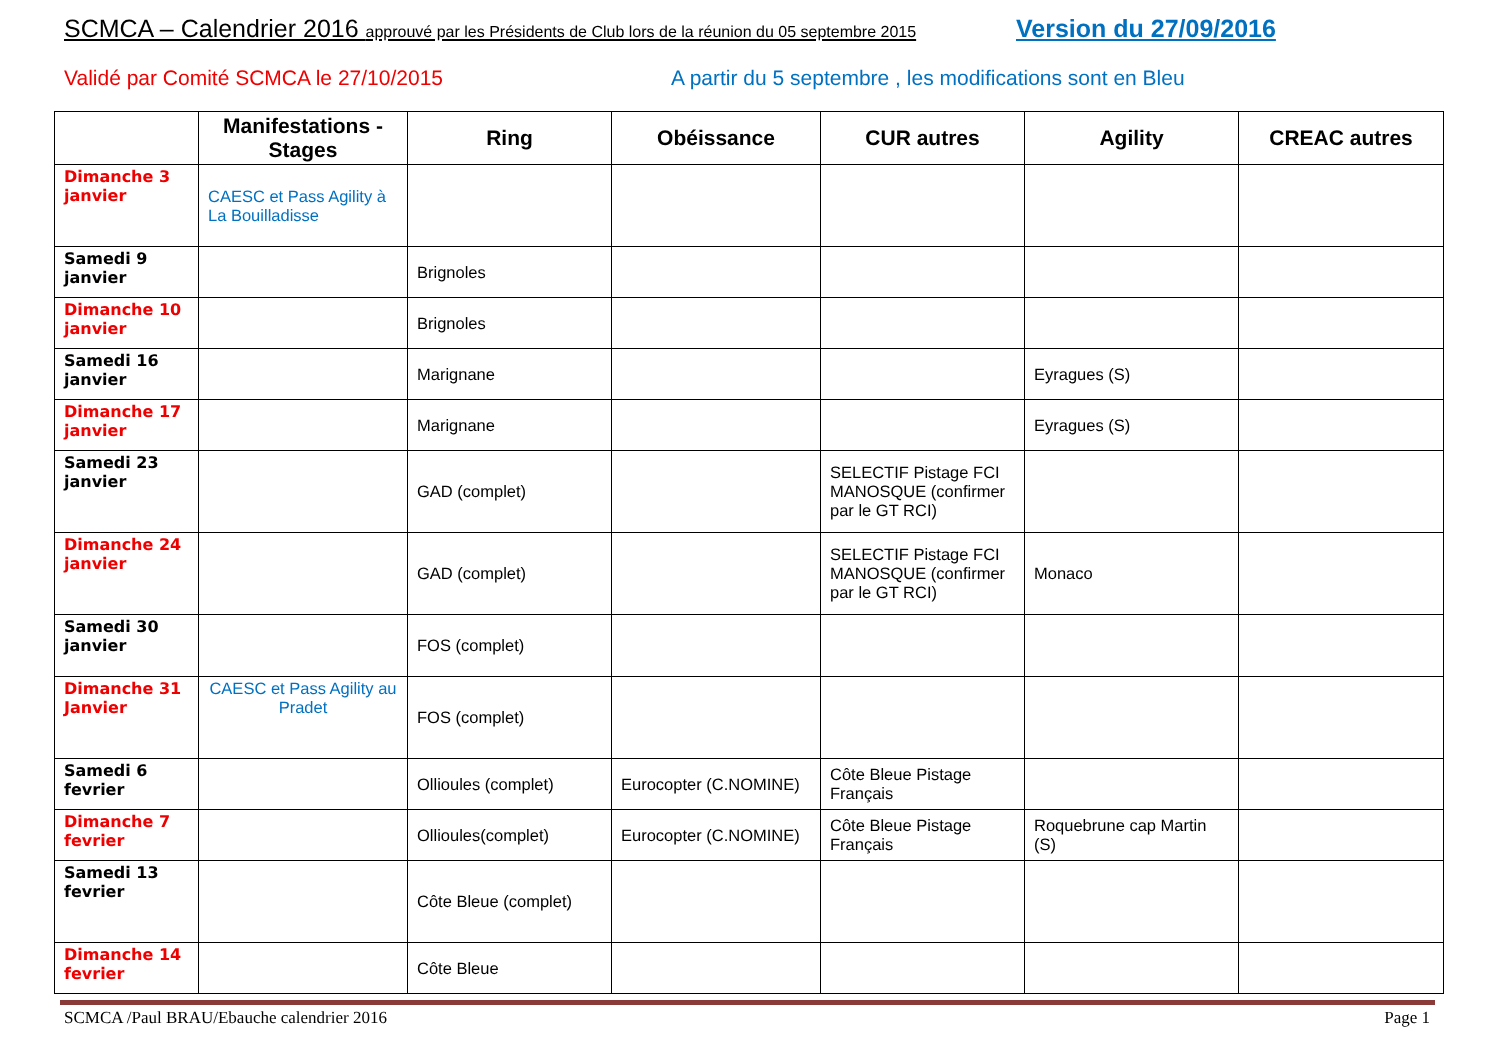SCMCA – Calendrier 2016 approuvé par les Présidents de Club lors de la réunion du 05 septembre 2015
Version du 27/09/2016
Validé par Comité SCMCA le 27/10/2015
A partir du 5 septembre , les modifications sont en Bleu
| | Manifestations - Stages | Ring | Obéissance | CUR autres | Agility | CREAC autres |
| --- | --- | --- | --- | --- | --- | --- |
| Dimanche 3 janvier | CAESC et Pass Agility à La Bouilladisse | | | | | |
| Samedi 9 janvier | | Brignoles | | | | |
| Dimanche 10 janvier | | Brignoles | | | | |
| Samedi 16 janvier | | Marignane | | | Eyragues (S) | |
| Dimanche 17 janvier | | Marignane | | | Eyragues (S) | |
| Samedi 23 janvier | | GAD (complet) | | SELECTIF Pistage FCI MANOSQUE (confirmer par le GT RCI) | | |
| Dimanche 24 janvier | | GAD (complet) | | SELECTIF Pistage FCI MANOSQUE (confirmer par le GT RCI) | Monaco | |
| Samedi 30 janvier | | FOS (complet) | | | | |
| Dimanche 31 Janvier | CAESC et Pass Agility au Pradet | FOS (complet) | | | | |
| Samedi 6 fevrier | | Ollioules (complet) | Eurocopter (C.NOMINE) | Côte Bleue Pistage Français | | |
| Dimanche 7 fevrier | | Ollioules(complet) | Eurocopter (C.NOMINE) | Côte Bleue Pistage Français | Roquebrune cap Martin (S) | |
| Samedi 13 fevrier | | Côte Bleue (complet) | | | | |
| Dimanche 14 fevrier | | Côte Bleue | | | | |
SCMCA /Paul BRAU/Ebauche calendrier 2016
Page 1